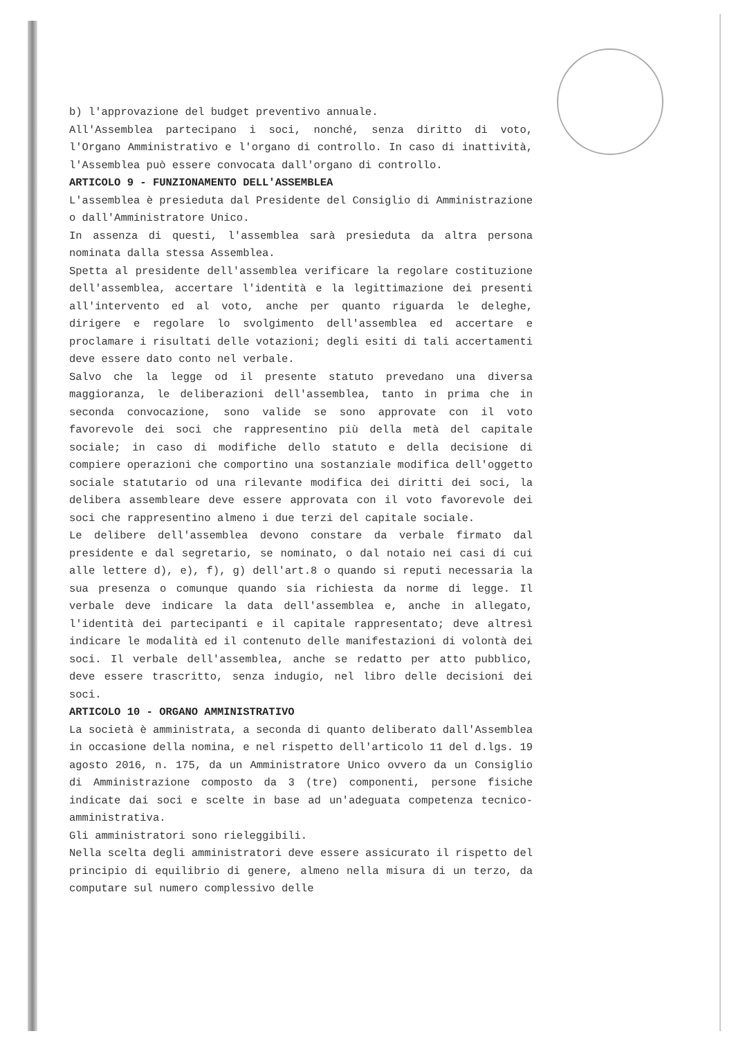b) l'approvazione del budget preventivo annuale.
All'Assemblea partecipano i soci, nonché, senza diritto di voto, l'Organo Amministrativo e l'organo di controllo. In caso di inattività, l'Assemblea può essere convocata dall'organo di controllo.
ARTICOLO 9 - FUNZIONAMENTO DELL'ASSEMBLEA
L'assemblea è presieduta dal Presidente del Consiglio di Amministrazione o dall'Amministratore Unico.
In assenza di questi, l'assemblea sarà presieduta da altra persona nominata dalla stessa Assemblea.
Spetta al presidente dell'assemblea verificare la regolare costituzione dell'assemblea, accertare l'identità e la legittimazione dei presenti all'intervento ed al voto, anche per quanto riguarda le deleghe, dirigere e regolare lo svolgimento dell'assemblea ed accertare e proclamare i risultati delle votazioni; degli esiti di tali accertamenti deve essere dato conto nel verbale.
Salvo che la legge od il presente statuto prevedano una diversa maggioranza, le deliberazioni dell'assemblea, tanto in prima che in seconda convocazione, sono valide se sono approvate con il voto favorevole dei soci che rappresentino più della metà del capitale sociale; in caso di modifiche dello statuto e della decisione di compiere operazioni che comportino una sostanziale modifica dell'oggetto sociale statutario od una rilevante modifica dei diritti dei soci, la delibera assembleare deve essere approvata con il voto favorevole dei soci che rappresentino almeno i due terzi del capitale sociale.
Le delibere dell'assemblea devono constare da verbale firmato dal presidente e dal segretario, se nominato, o dal notaio nei casi di cui alle lettere d), e), f), g) dell'art.8 o quando si reputi necessaria la sua presenza o comunque quando sia richiesta da norme di legge. Il verbale deve indicare la data dell'assemblea e, anche in allegato, l'identità dei partecipanti e il capitale rappresentato; deve altresì indicare le modalità ed il contenuto delle manifestazioni di volontà dei soci. Il verbale dell'assemblea, anche se redatto per atto pubblico, deve essere trascritto, senza indugio, nel libro delle decisioni dei soci.
ARTICOLO 10 - ORGANO AMMINISTRATIVO
La società è amministrata, a seconda di quanto deliberato dall'Assemblea in occasione della nomina, e nel rispetto dell'articolo 11 del d.lgs. 19 agosto 2016, n. 175, da un Amministratore Unico ovvero da un Consiglio di Amministrazione composto da 3 (tre) componenti, persone fisiche indicate dai soci e scelte in base ad un'adeguata competenza tecnico-amministrativa.
Gli amministratori sono rieleggibili.
Nella scelta degli amministratori deve essere assicurato il rispetto del principio di equilibrio di genere, almeno nella misura di un terzo, da computare sul numero complessivo delle